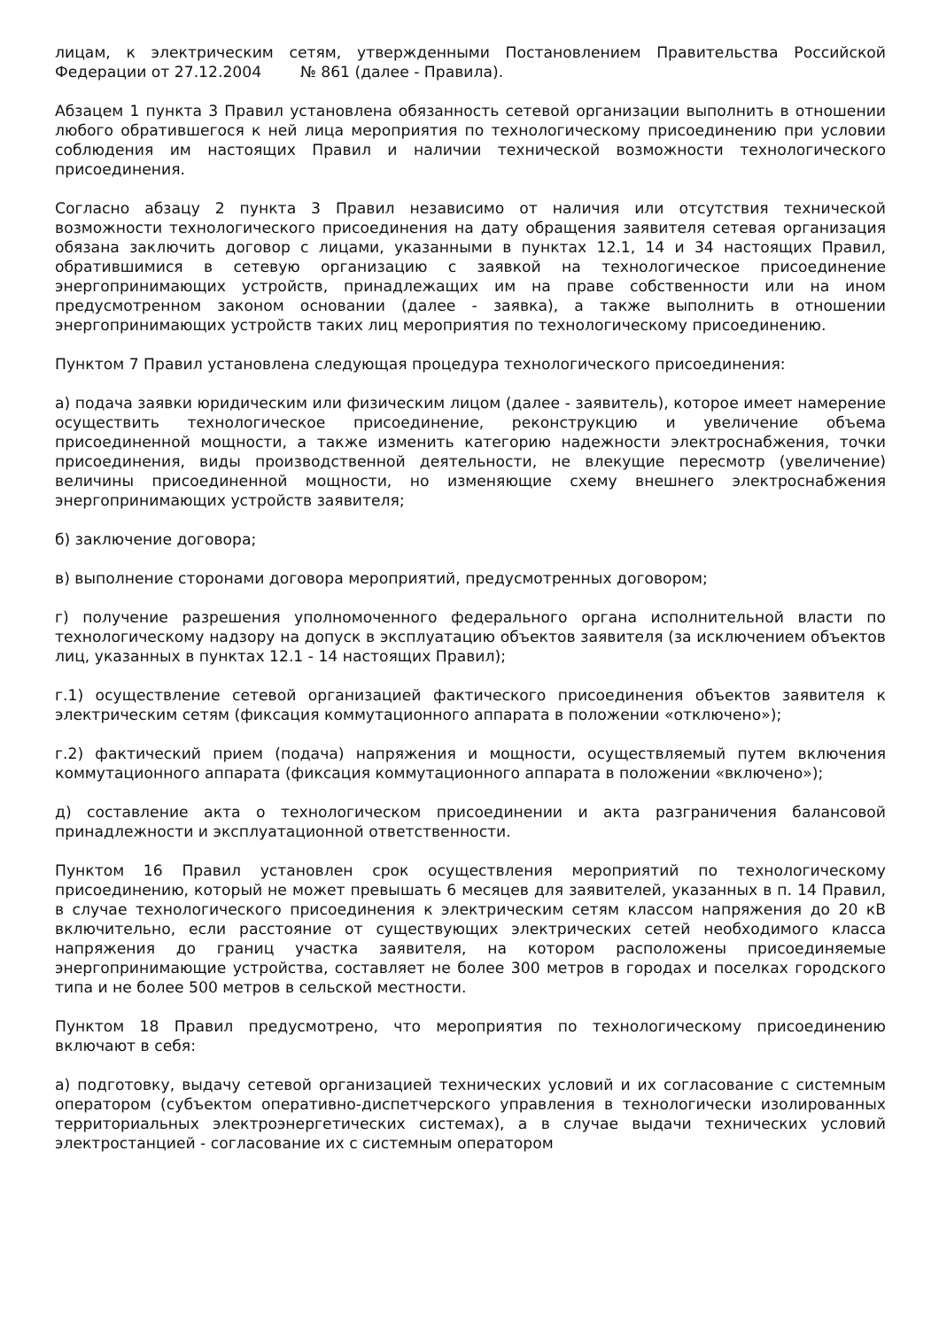лицам, к электрическим сетям, утвержденными Постановлением Правительства Российской Федерации от 27.12.2004 № 861 (далее - Правила).
Абзацем 1 пункта 3 Правил установлена обязанность сетевой организации выполнить в отношении любого обратившегося к ней лица мероприятия по технологическому присоединению при условии соблюдения им настоящих Правил и наличии технической возможности технологического присоединения.
Согласно абзацу 2 пункта 3 Правил независимо от наличия или отсутствия технической возможности технологического присоединения на дату обращения заявителя сетевая организация обязана заключить договор с лицами, указанными в пунктах 12.1, 14 и 34 настоящих Правил, обратившимися в сетевую организацию с заявкой на технологическое присоединение энергопринимающих устройств, принадлежащих им на праве собственности или на ином предусмотренном законом основании (далее - заявка), а также выполнить в отношении энергопринимающих устройств таких лиц мероприятия по технологическому присоединению.
Пунктом 7 Правил установлена следующая процедура технологического присоединения:
а) подача заявки юридическим или физическим лицом (далее - заявитель), которое имеет намерение осуществить технологическое присоединение, реконструкцию и увеличение объема присоединенной мощности, а также изменить категорию надежности электроснабжения, точки присоединения, виды производственной деятельности, не влекущие пересмотр (увеличение) величины присоединенной мощности, но изменяющие схему внешнего электроснабжения энергопринимающих устройств заявителя;
б) заключение договора;
в) выполнение сторонами договора мероприятий, предусмотренных договором;
г) получение разрешения уполномоченного федерального органа исполнительной власти по технологическому надзору на допуск в эксплуатацию объектов заявителя (за исключением объектов лиц, указанных в пунктах 12.1 - 14 настоящих Правил);
г.1) осуществление сетевой организацией фактического присоединения объектов заявителя к электрическим сетям (фиксация коммутационного аппарата в положении «отключено»);
г.2) фактический прием (подача) напряжения и мощности, осуществляемый путем включения коммутационного аппарата (фиксация коммутационного аппарата в положении «включено»);
д) составление акта о технологическом присоединении и акта разграничения балансовой принадлежности и эксплуатационной ответственности.
Пунктом 16 Правил установлен срок осуществления мероприятий по технологическому присоединению, который не может превышать 6 месяцев для заявителей, указанных в п. 14 Правил, в случае технологического присоединения к электрическим сетям классом напряжения до 20 кВ включительно, если расстояние от существующих электрических сетей необходимого класса напряжения до границ участка заявителя, на котором расположены присоединяемые энергопринимающие устройства, составляет не более 300 метров в городах и поселках городского типа и не более 500 метров в сельской местности.
Пунктом 18 Правил предусмотрено, что мероприятия по технологическому присоединению включают в себя:
а) подготовку, выдачу сетевой организацией технических условий и их согласование с системным оператором (субъектом оперативно-диспетчерского управления в технологически изолированных территориальных электроэнергетических системах), а в случае выдачи технических условий электростанцией - согласование их с системным оператором